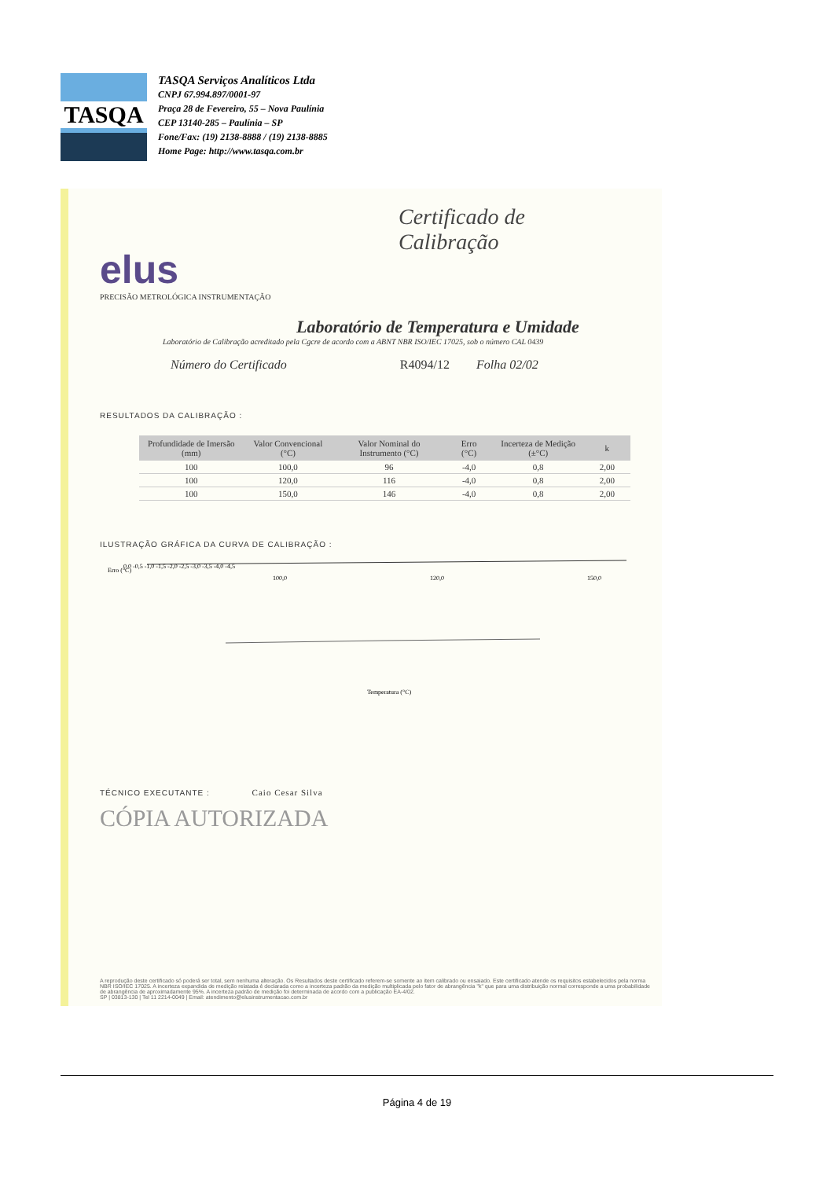TASQA
TASQA Serviços Analíticos Ltda
CNPJ 67.994.897/0001-97
Praça 28 de Fevereiro, 55 – Nova Paulínia
CEP 13140-285 – Paulínia – SP
Fone/Fax: (19) 2138-8888 / (19) 2138-8885
Home Page: http://www.tasqa.com.br
Certificado de Calibração
elus
PRECISÃO METROLÓGICA INSTRUMENTAÇÃO
Laboratório de Temperatura e Umidade
Laboratório de Calibração acreditado pela Cgcre de acordo com a ABNT NBR ISO/IEC 17025, sob o número CAL 0439
Número do Certificado R4094/12 Folha 02/02
RESULTADOS DA CALIBRAÇÃO :
| Profundidade de Imersão (mm) | Valor Convencional (°C) | Valor Nominal do Instrumento (°C) | Erro (°C) | Incerteza de Medição (±°C) | k |
| --- | --- | --- | --- | --- | --- |
| 100 | 100,0 | 96 | -4,0 | 0,8 | 2,00 |
| 100 | 120,0 | 116 | -4,0 | 0,8 | 2,00 |
| 100 | 150,0 | 146 | -4,0 | 0,8 | 2,00 |
ILUSTRAÇÃO GRÁFICA DA CURVA DE CALIBRAÇÃO :
Erro (°C)
0,0 -0,5 -1,0 -1,5 -2,0 -2,5 -3,0 -3,5 -4,0 -4,5
100,0
120,0
150,0
Temperatura (°C)
TÉCNICO EXECUTANTE : Caio Cesar Silva
CÓPIA AUTORIZADA
A reprodução deste certificado só poderá ser total, sem nenhuma alteração. Os Resultados deste certificado referem-se somente ao item calibrado ou ensaiado. Este certificado atende os requisitos estabelecidos pela norma NBR ISO/IEC 17025. A incerteza expandida de medição relatada é declarada como a incerteza padrão da medição multiplicada pelo fator de abrangência "k" que para uma distribuição normal corresponde a uma probabilidade de abrangência de aproximadamente 95%. A incerteza padrão de medição foi determinada de acordo com a publicação EA-4/02.
SP | 03813-130 | Tel 11 2214-0049 | Email: atendimento@elusinstrumentacao.com.br
Página 4 de 19